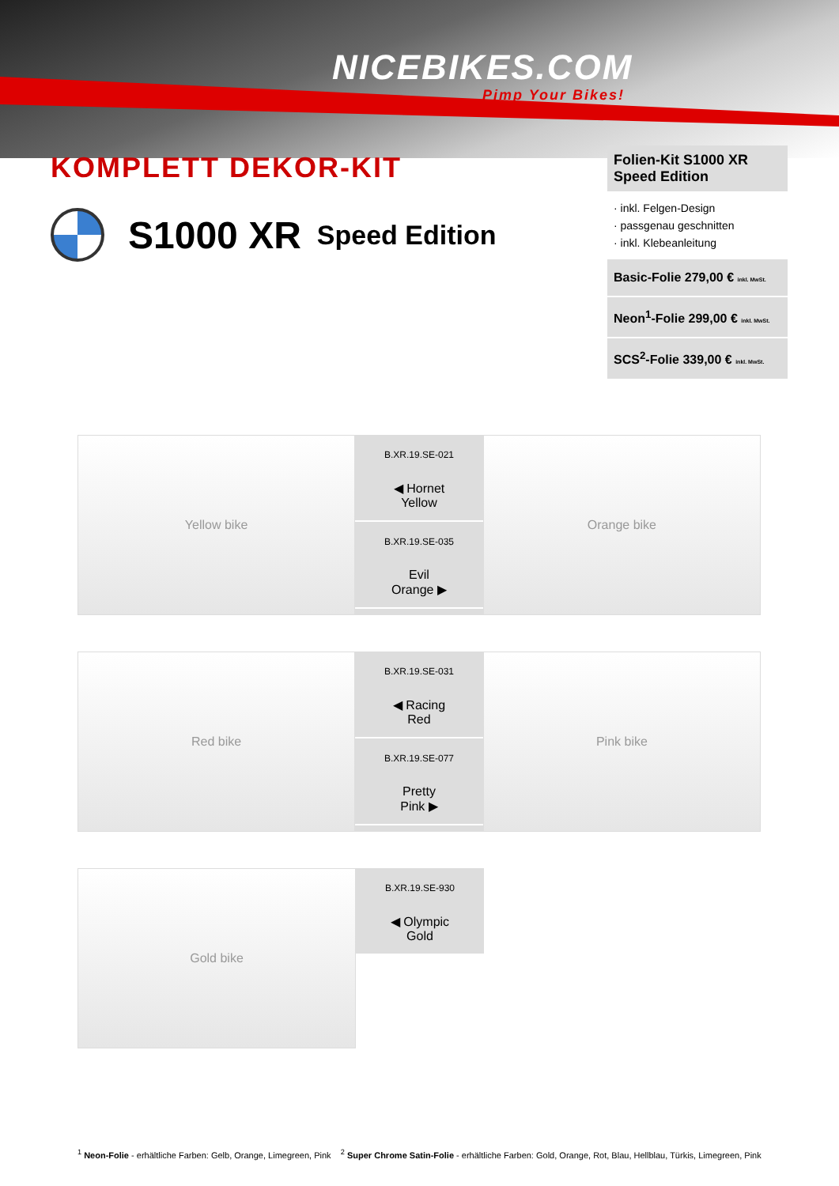NICEBIKES.COM
Pimp Your Bikes!
KOMPLETT DEKOR-KIT
S1000 XR Speed Edition
Folien-Kit S1000 XR Speed Edition
· inkl. Felgen-Design
· passgenau geschnitten
· inkl. Klebeanleitung
Basic-Folie 279,00 € inkl. MwSt.
Neon<sup>1</sup>-Folie 299,00 € inkl. MwSt.
SCS<sup>2</sup>-Folie 339,00 € inkl. MwSt.
Yellow bike
B.XR.19.SE-021
◀ Hornet
Yellow
B.XR.19.SE-035
Evil
Orange ▶
Orange bike
Red bike
B.XR.19.SE-031
◀ Racing
Red
B.XR.19.SE-077
Pretty
Pink ▶
Pink bike
Gold bike
B.XR.19.SE-930
◀ Olympic
Gold
<sup>1</sup> Neon-Folie - erhältliche Farben: Gelb, Orange, Limegreen, Pink <sup>2</sup> Super Chrome Satin-Folie - erhältliche Farben: Gold, Orange, Rot, Blau, Hellblau, Türkis, Limegreen, Pink